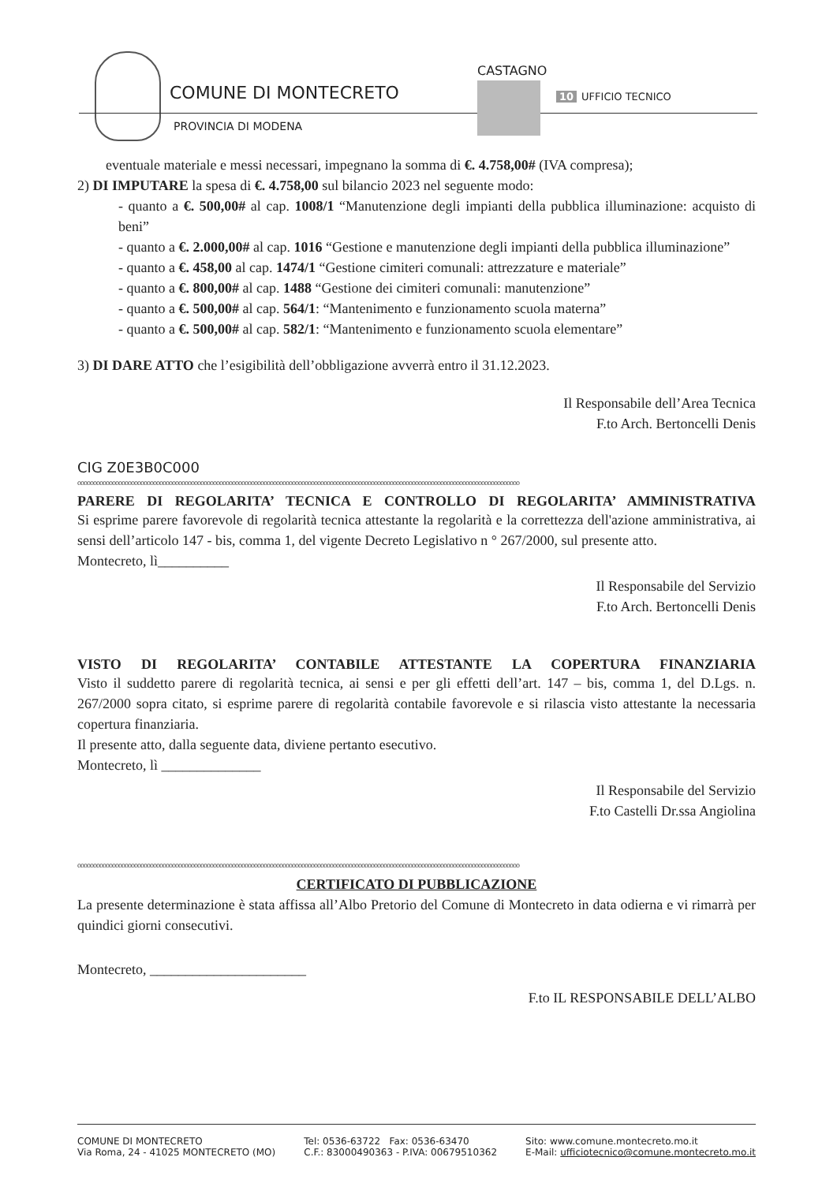COMUNE DI MONTECRETO
PROVINCIA DI MODENA
CASTAGNO
10 UFFICIO TECNICO
eventuale materiale e messi necessari, impegnano la somma di €. 4.758,00# (IVA compresa);
2) DI IMPUTARE la spesa di €. 4.758,00 sul bilancio 2023 nel seguente modo:
- quanto a €. 500,00# al cap. 1008/1 “Manutenzione degli impianti della pubblica illuminazione: acquisto di beni”
- quanto a €. 2.000,00# al cap. 1016 “Gestione e manutenzione degli impianti della pubblica illuminazione”
- quanto a €. 458,00 al cap. 1474/1 “Gestione cimiteri comunali: attrezzature e materiale”
- quanto a €. 800,00# al cap. 1488 “Gestione dei cimiteri comunali: manutenzione”
- quanto a €. 500,00# al cap. 564/1: “Mantenimento e funzionamento scuola materna”
- quanto a €. 500,00# al cap. 582/1: “Mantenimento e funzionamento scuola elementare”
3) DI DARE ATTO che l’esigibilità dell’obbligazione avverrà entro il 31.12.2023.
Il Responsabile dell’Area Tecnica
F.to Arch. Bertoncelli Denis
CIG Z0E3B0C000
oooooooooooooooooooooooooooooooooooooooooooooooooooooooooooooooooooooooooooooooooooooooooooooooooooooooooooooooooooooooooooooooooooooooooooo
PARERE DI REGOLARITA’ TECNICA E CONTROLLO DI REGOLARITA’ AMMINISTRATIVA
Si esprime parere favorevole di regolarità tecnica attestante la regolarità e la correttezza dell'azione amministrativa, ai sensi dell’articolo 147 - bis, comma 1, del vigente Decreto Legislativo n ° 267/2000, sul presente atto.
Montecreto, lì__________
Il Responsabile del Servizio
F.to Arch. Bertoncelli Denis
VISTO DI REGOLARITA’ CONTABILE ATTESTANTE LA COPERTURA FINANZIARIA
Visto il suddetto parere di regolarità tecnica, ai sensi e per gli effetti dell’art. 147 – bis, comma 1, del D.Lgs. n. 267/2000 sopra citato, si esprime parere di regolarità contabile favorevole e si rilascia visto attestante la necessaria copertura finanziaria.
Il presente atto, dalla seguente data, diviene pertanto esecutivo.
Montecreto, lì ______________
Il Responsabile del Servizio
F.to Castelli Dr.ssa Angiolina
oooooooooooooooooooooooooooooooooooooooooooooooooooooooooooooooooooooooooooooooooooooooooooooooooooooooooooooooooooooooooooooooooooooooooooo
CERTIFICATO DI PUBBLICAZIONE
La presente determinazione è stata affissa all’Albo Pretorio del Comune di Montecreto in data odierna e vi rimarrà per quindici giorni consecutivi.
Montecreto, ______________________
F.to IL RESPONSABILE DELL’ALBO
COMUNE DI MONTECRETO
Via Roma, 24 - 41025 MONTECRETO (MO)
Tel: 0536-63722 Fax: 0536-63470
C.F.: 83000490363 - P.IVA: 00679510362
Sito: www.comune.montecreto.mo.it
E-Mail: ufficiotecnico@comune.montecreto.mo.it